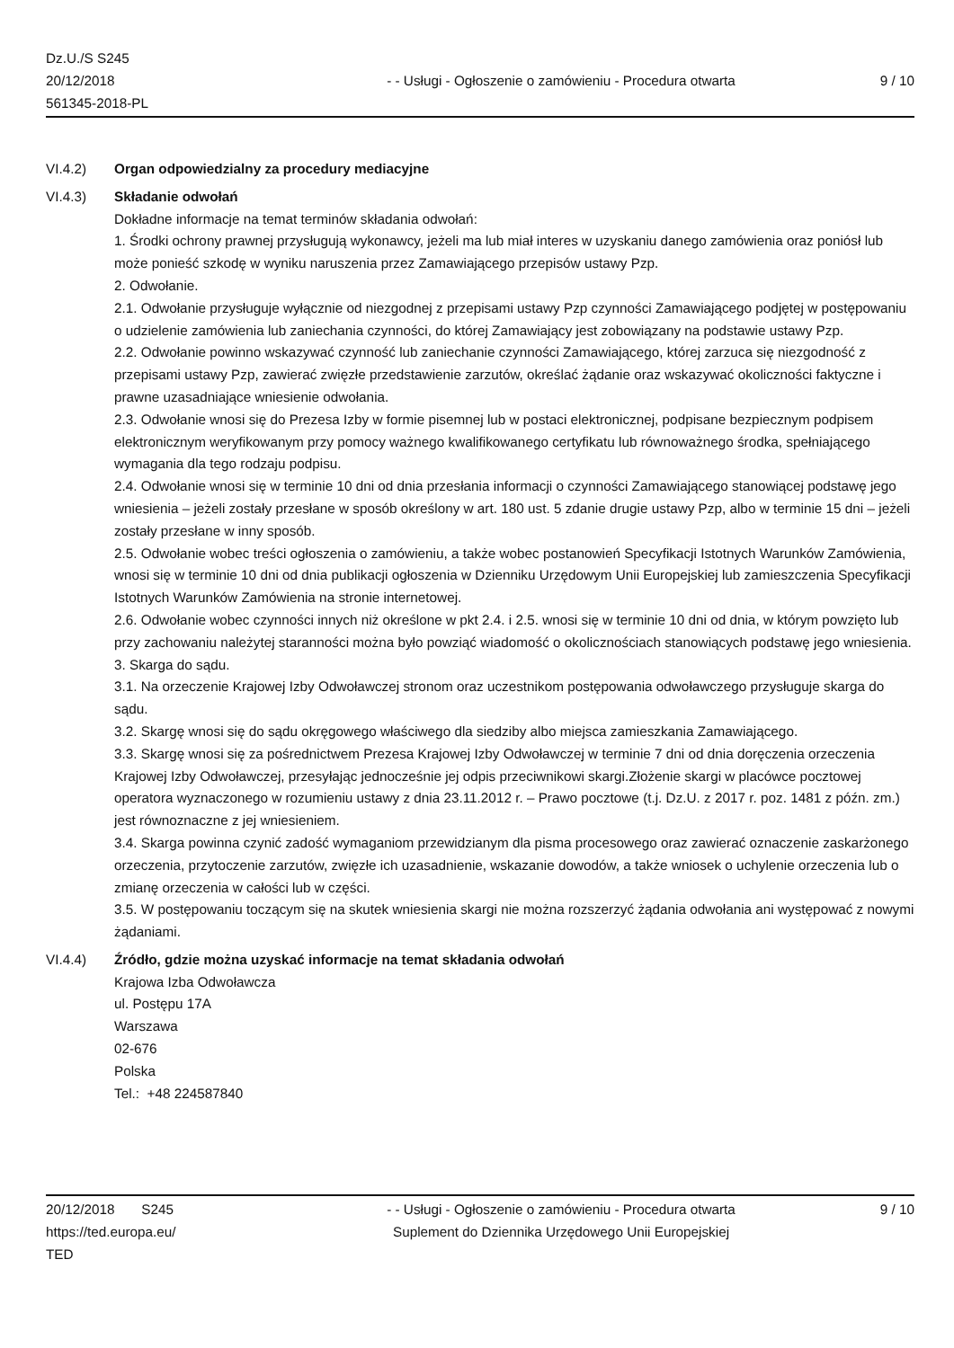Dz.U./S S245
20/12/2018
561345-2018-PL
- - Usługi - Ogłoszenie o zamówieniu - Procedura otwarta
9 / 10
VI.4.2) Organ odpowiedzialny za procedury mediacyjne
VI.4.3) Składanie odwołań
Dokładne informacje na temat terminów składania odwołań:
1. Środki ochrony prawnej przysługują wykonawcy, jeżeli ma lub miał interes w uzyskaniu danego zamówienia oraz poniósł lub może ponieść szkodę w wyniku naruszenia przez Zamawiającego przepisów ustawy Pzp.
2. Odwołanie.
2.1. Odwołanie przysługuje wyłącznie od niezgodnej z przepisami ustawy Pzp czynności Zamawiającego podjętej w postępowaniu o udzielenie zamówienia lub zaniechania czynności, do której Zamawiający jest zobowiązany na podstawie ustawy Pzp.
2.2. Odwołanie powinno wskazywać czynność lub zaniechanie czynności Zamawiającego, której zarzuca się niezgodność z przepisami ustawy Pzp, zawierać zwięzłe przedstawienie zarzutów, określać żądanie oraz wskazywać okoliczności faktyczne i prawne uzasadniające wniesienie odwołania.
2.3. Odwołanie wnosi się do Prezesa Izby w formie pisemnej lub w postaci elektronicznej, podpisane bezpiecznym podpisem elektronicznym weryfikowanym przy pomocy ważnego kwalifikowanego certyfikatu lub równoważnego środka, spełniającego wymagania dla tego rodzaju podpisu.
2.4. Odwołanie wnosi się w terminie 10 dni od dnia przesłania informacji o czynności Zamawiającego stanowiącej podstawę jego wniesienia – jeżeli zostały przesłane w sposób określony w art. 180 ust. 5 zdanie drugie ustawy Pzp, albo w terminie 15 dni – jeżeli zostały przesłane w inny sposób.
2.5. Odwołanie wobec treści ogłoszenia o zamówieniu, a także wobec postanowień Specyfikacji Istotnych Warunków Zamówienia, wnosi się w terminie 10 dni od dnia publikacji ogłoszenia w Dzienniku Urzędowym Unii Europejskiej lub zamieszczenia Specyfikacji Istotnych Warunków Zamówienia na stronie internetowej.
2.6. Odwołanie wobec czynności innych niż określone w pkt 2.4. i 2.5. wnosi się w terminie 10 dni od dnia, w którym powzięto lub przy zachowaniu należytej staranności można było powziąć wiadomość o okolicznościach stanowiących podstawę jego wniesienia.
3. Skarga do sądu.
3.1. Na orzeczenie Krajowej Izby Odwoławczej stronom oraz uczestnikom postępowania odwoławczego przysługuje skarga do sądu.
3.2. Skargę wnosi się do sądu okręgowego właściwego dla siedziby albo miejsca zamieszkania Zamawiającego.
3.3. Skargę wnosi się za pośrednictwem Prezesa Krajowej Izby Odwoławczej w terminie 7 dni od dnia doręczenia orzeczenia Krajowej Izby Odwoławczej, przesyłając jednocześnie jej odpis przeciwnikowi skargi.Złożenie skargi w placówce pocztowej operatora wyznaczonego w rozumieniu ustawy z dnia 23.11.2012 r. – Prawo pocztowe (t.j. Dz.U. z 2017 r. poz. 1481 z późn. zm.) jest równoznaczne z jej wniesieniem.
3.4. Skarga powinna czynić zadość wymaganiom przewidzianym dla pisma procesowego oraz zawierać oznaczenie zaskarżonego orzeczenia, przytoczenie zarzutów, zwięzłe ich uzasadnienie, wskazanie dowodów, a także wniosek o uchylenie orzeczenia lub o zmianę orzeczenia w całości lub w części.
3.5. W postępowaniu toczącym się na skutek wniesienia skargi nie można rozszerzyć żądania odwołania ani występować z nowymi żądaniami.
VI.4.4) Źródło, gdzie można uzyskać informacje na temat składania odwołań
Krajowa Izba Odwoławcza
ul. Postępu 17A
Warszawa
02-676
Polska
Tel.: +48 224587840
20/12/2018 S245
https://ted.europa.eu/
TED
- - Usługi - Ogłoszenie o zamówieniu - Procedura otwarta
Suplement do Dziennika Urzędowego Unii Europejskiej
9 / 10